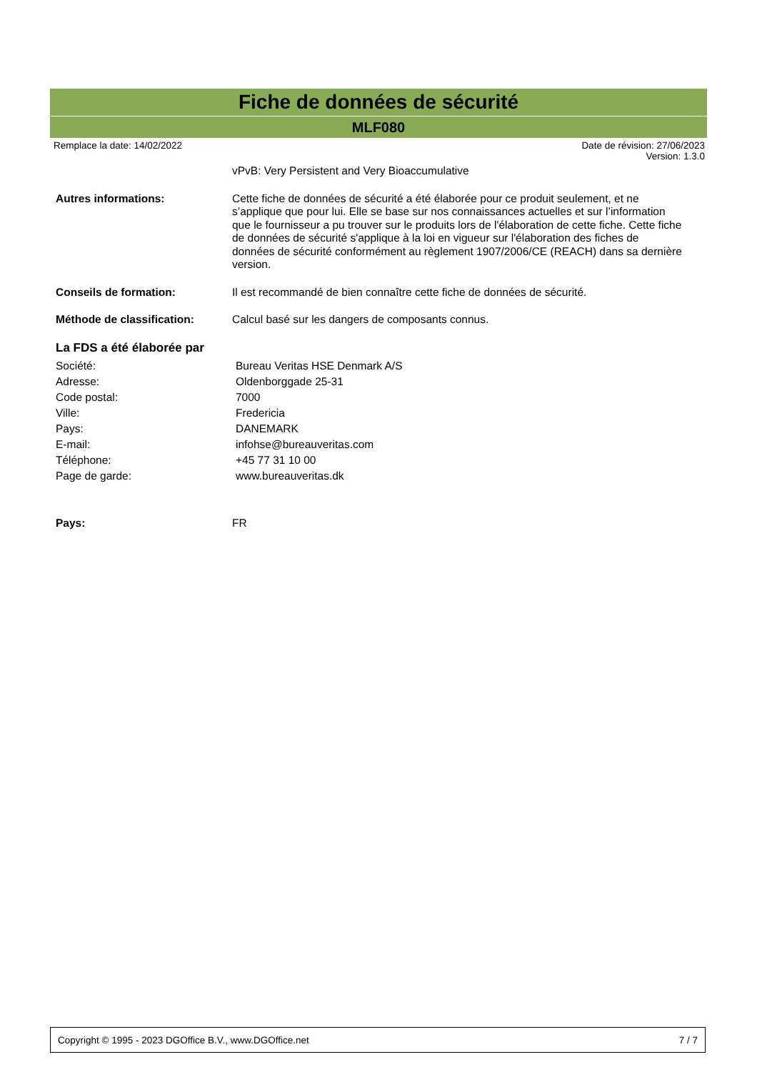Fiche de données de sécurité
MLF080
Remplace la date: 14/02/2022 Date de révision: 27/06/2023
Version: 1.3.0
vPvB: Very Persistent and Very Bioaccumulative
Autres informations:
Cette fiche de données de sécurité a été élaborée pour ce produit seulement, et ne s’applique que pour lui. Elle se base sur nos connaissances actuelles et sur l’information que le fournisseur a pu trouver sur le produits lors de l'élaboration de cette fiche. Cette fiche de données de sécurité s'applique à la loi en vigueur sur l'élaboration des fiches de données de sécurité conformément au règlement 1907/2006/CE (REACH) dans sa dernière version.
Conseils de formation:
Il est recommandé de bien connaître cette fiche de données de sécurité.
Méthode de classification:
Calcul basé sur les dangers de composants connus.
La FDS a été élaborée par
Société: Bureau Veritas HSE Denmark A/S
Adresse: Oldenborggade 25-31
Code postal: 7000
Ville: Fredericia
Pays: DANEMARK
E-mail: infohse@bureauveritas.com
Téléphone: +45 77 31 10 00
Page de garde: www.bureauveritas.dk
Pays:
FR
Copyright © 1995 - 2023 DGOffice B.V., www.DGOffice.net
7 / 7